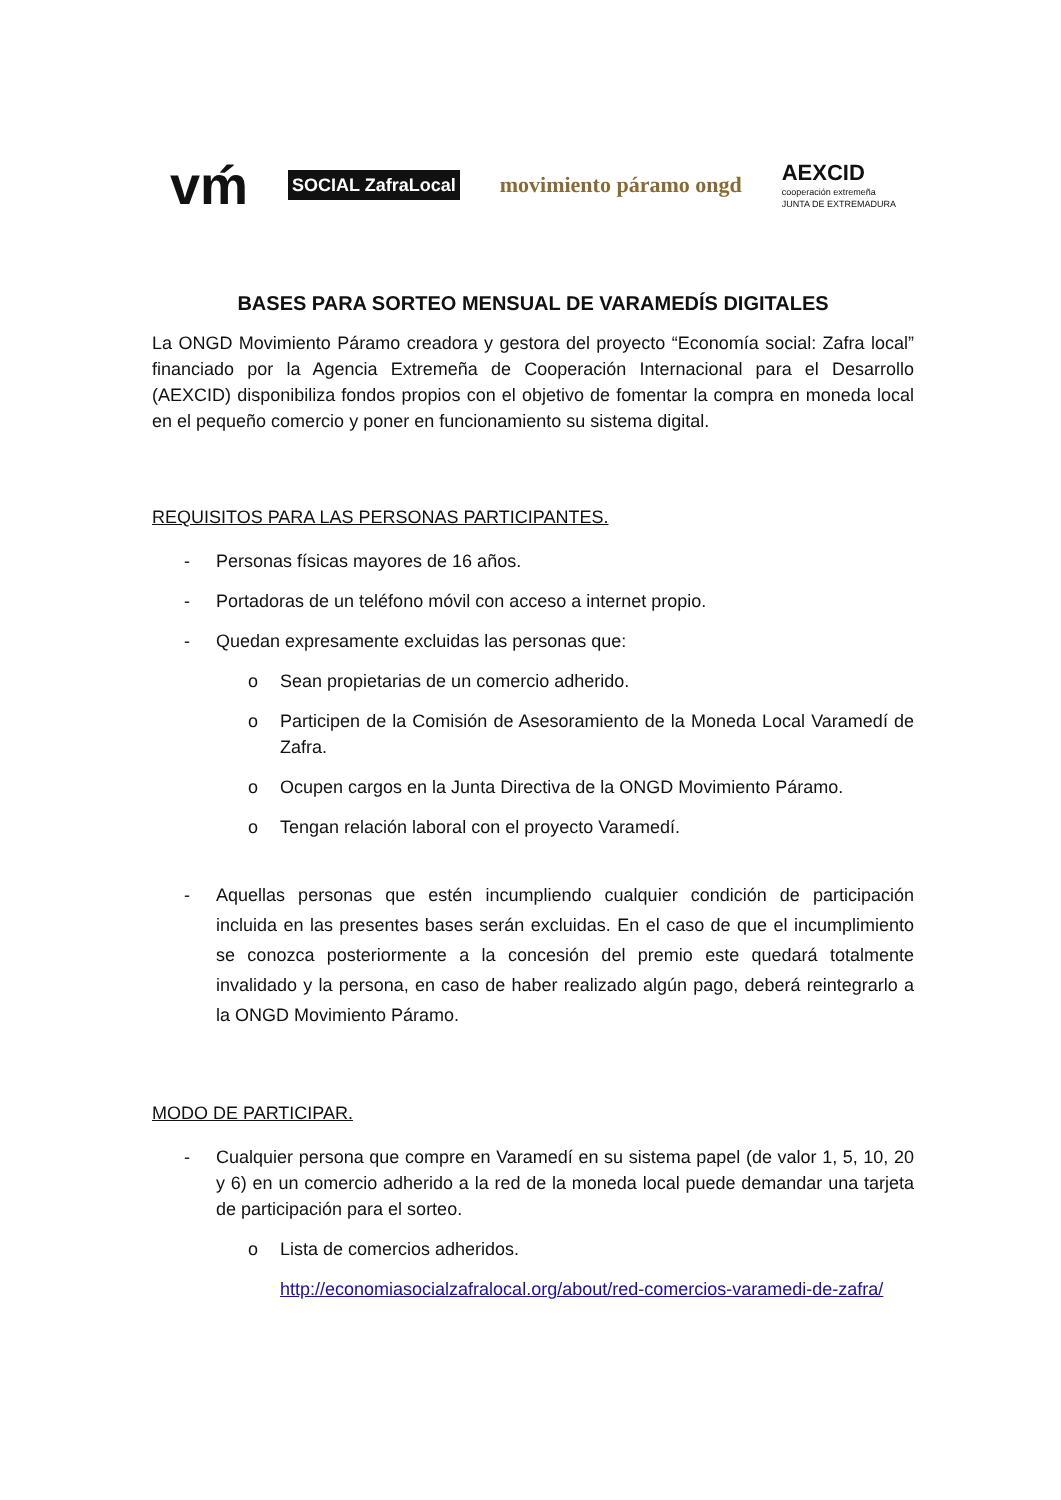vḿ
SOCIAL ZafraLocal
movimiento páramo ongd
AEXCID
cooperación extremeña
JUNTA DE EXTREMADURA
BASES PARA SORTEO MENSUAL DE VARAMEDÍS DIGITALES
La ONGD Movimiento Páramo creadora y gestora del proyecto “Economía social: Zafra local” financiado por la Agencia Extremeña de Cooperación Internacional para el Desarrollo (AEXCID) disponibiliza fondos propios con el objetivo de fomentar la compra en moneda local en el pequeño comercio y poner en funcionamiento su sistema digital.
REQUISITOS PARA LAS PERSONAS PARTICIPANTES.
- Personas físicas mayores de 16 años.
- Portadoras de un teléfono móvil con acceso a internet propio.
- Quedan expresamente excluidas las personas que:
o Sean propietarias de un comercio adherido.
o Participen de la Comisión de Asesoramiento de la Moneda Local Varamedí de Zafra.
o Ocupen cargos en la Junta Directiva de la ONGD Movimiento Páramo.
o Tengan relación laboral con el proyecto Varamedí.
- Aquellas personas que estén incumpliendo cualquier condición de participación incluida en las presentes bases serán excluidas. En el caso de que el incumplimiento se conozca posteriormente a la concesión del premio este quedará totalmente invalidado y la persona, en caso de haber realizado algún pago, deberá reintegrarlo a la ONGD Movimiento Páramo.
MODO DE PARTICIPAR.
- Cualquier persona que compre en Varamedí en su sistema papel (de valor 1, 5, 10, 20 y 6) en un comercio adherido a la red de la moneda local puede demandar una tarjeta de participación para el sorteo.
o Lista de comercios adheridos.
http://economiasocialzafralocal.org/about/red-comercios-varamedi-de-zafra/